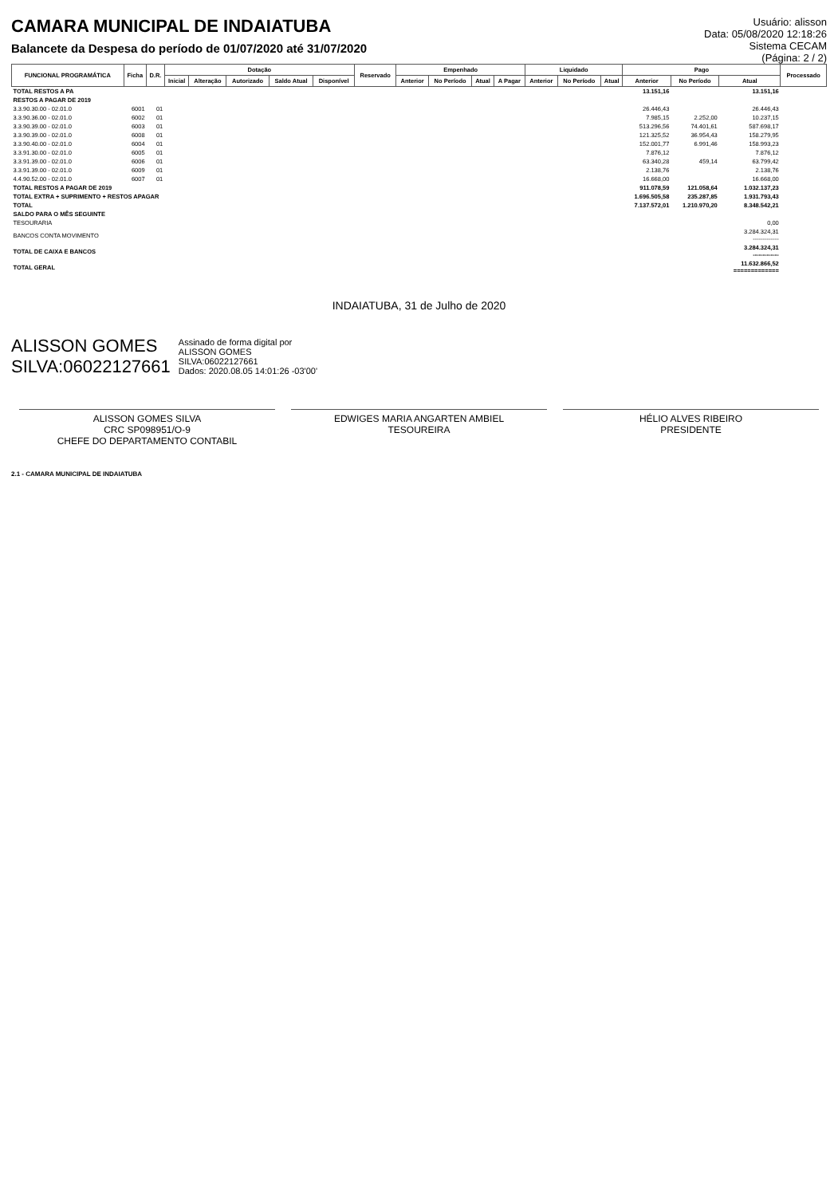CAMARA MUNICIPAL DE INDAIATUBA
Balancete da Despesa do período de 01/07/2020 até 31/07/2020
Usuário: alisson
Data: 05/08/2020 12:18:26
Sistema CECAM
(Página: 2 / 2)
| FUNCIONAL PROGRAMÁTICA | Ficha | D.R. | Dotação | | | | | Reservado | Empenhado | | | | Liquidado | | | Pago | | | Processado |
| --- | --- | --- | --- | --- | --- | --- | --- | --- | --- | --- | --- | --- | --- | --- | --- | --- | --- | --- | --- |
| | | | Inicial | Alteração | Autorizado | Saldo Atual | Disponível | | Anterior | No Período | Atual | A Pagar | Anterior | No Período | Atual | Anterior | No Período | Atual | |
| TOTAL RESTOS A PA | | | | | | | | | | | | | | | | 13.151,16 | | 13.151,16 | |
| RESTOS A PAGAR DE 2019 | | | | | | | | | | | | | | | | | | | |
| 3.3.90.30.00 - 02.01.0 | 6001 | 01 | | | | | | | | | | | | | | 26.446,43 | | 26.446,43 | |
| 3.3.90.36.00 - 02.01.0 | 6002 | 01 | | | | | | | | | | | | | | 7.985,15 | 2.252,00 | 10.237,15 | |
| 3.3.90.39.00 - 02.01.0 | 6003 | 01 | | | | | | | | | | | | | | 513.296,56 | 74.401,61 | 587.698,17 | |
| 3.3.90.39.00 - 02.01.0 | 6008 | 01 | | | | | | | | | | | | | | 121.325,52 | 36.954,43 | 158.279,95 | |
| 3.3.90.40.00 - 02.01.0 | 6004 | 01 | | | | | | | | | | | | | | 152.001,77 | 6.991,46 | 158.993,23 | |
| 3.3.91.30.00 - 02.01.0 | 6005 | 01 | | | | | | | | | | | | | | 7.876,12 | | 7.876,12 | |
| 3.3.91.39.00 - 02.01.0 | 6006 | 01 | | | | | | | | | | | | | | 63.340,28 | 459,14 | 63.799,42 | |
| 3.3.91.39.00 - 02.01.0 | 6009 | 01 | | | | | | | | | | | | | | 2.138,76 | | 2.138,76 | |
| 4.4.90.52.00 - 02.01.0 | 6007 | 01 | | | | | | | | | | | | | | 16.668,00 | | 16.668,00 | |
| TOTAL RESTOS A PAGAR DE 2019 | | | | | | | | | | | | | | | | 911.078,59 | 121.058,64 | 1.032.137,23 | |
| TOTAL EXTRA + SUPRIMENTO + RESTOS APAGAR | | | | | | | | | | | | | | | | 1.696.505,58 | 235.287,85 | 1.931.793,43 | |
| TOTAL | | | | | | | | | | | | | | | | 7.137.572,01 | 1.210.970,20 | 8.348.542,21 | |
| SALDO PARA O MÊS SEGUINTE | | | | | | | | | | | | | | | | | | | |
| TESOURARIA | | | | | | | | | | | | | | | | | | 0,00 | |
| BANCOS CONTA MOVIMENTO | | | | | | | | | | | | | | | | | | 3.284.324,31 ------------- | |
| TOTAL DE CAIXA E BANCOS | | | | | | | | | | | | | | | | | | 3.284.324,31 ------------- | |
| TOTAL GERAL | | | | | | | | | | | | | | | | | | 11.632.866,52 ============= | |
INDAIATUBA, 31 de Julho de 2020
ALISSON GOMES
SILVA:06022127661
Assinado de forma digital por
ALISSON GOMES
SILVA:06022127661
Dados: 2020.08.05 14:01:26 -03'00'
ALISSON GOMES SILVA
CRC SP098951/O-9
CHEFE DO DEPARTAMENTO CONTABIL
EDWIGES MARIA ANGARTEN AMBIEL
TESOUREIRA
HÉLIO ALVES RIBEIRO
PRESIDENTE
2.1 - CAMARA MUNICIPAL DE INDAIATUBA